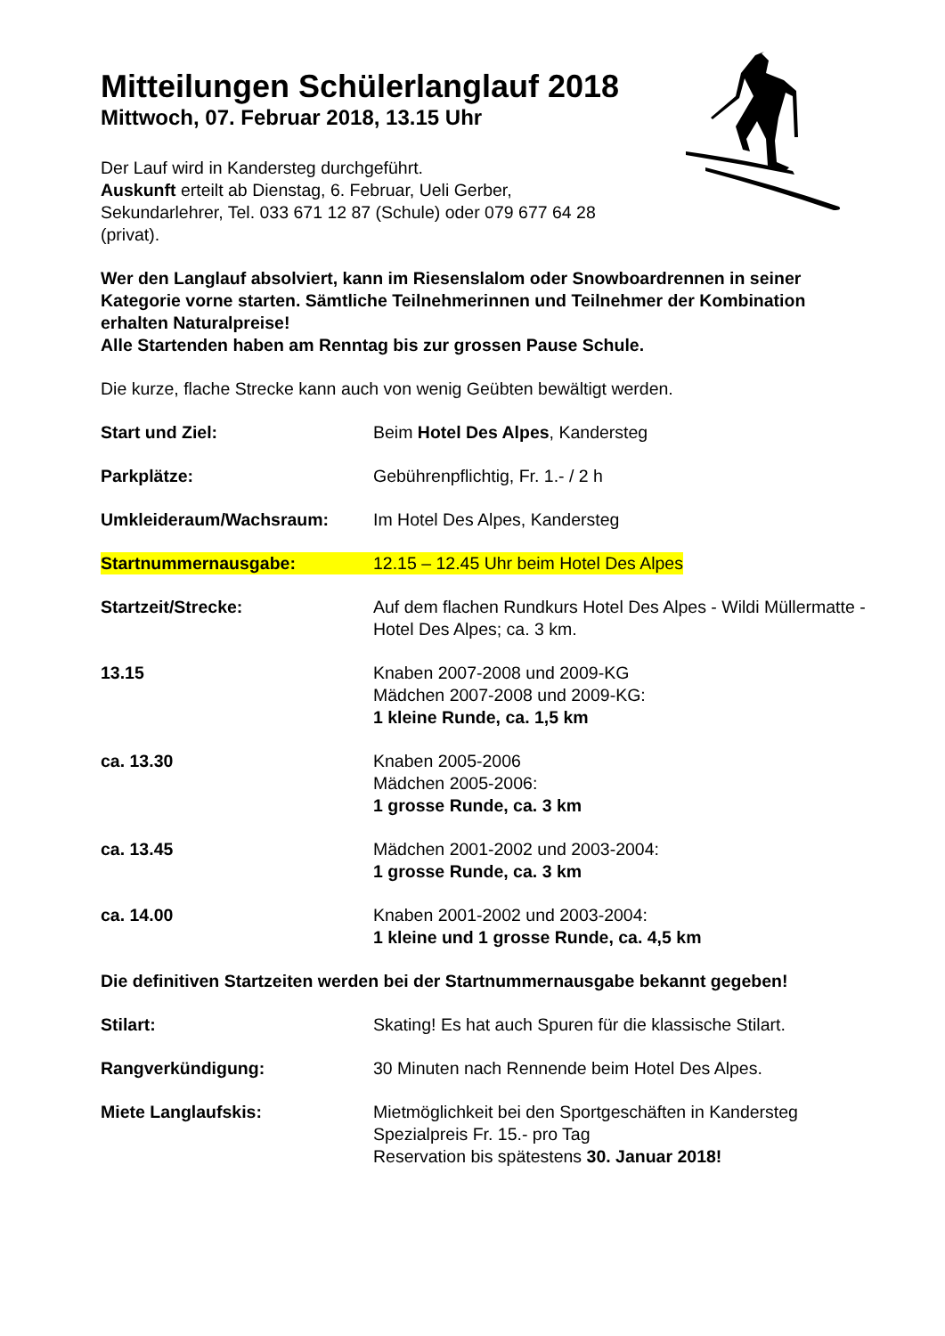Mitteilungen Schülerlanglauf 2018
Mittwoch, 07. Februar 2018, 13.15 Uhr
Der Lauf wird in Kandersteg durchgeführt.
Auskunft erteilt ab Dienstag, 6. Februar, Ueli Gerber,
Sekundarlehrer, Tel. 033 671 12 87 (Schule) oder 079 677 64 28
(privat).
Wer den Langlauf absolviert, kann im Riesenslalom oder Snowboardrennen in seiner Kategorie vorne starten. Sämtliche Teilnehmerinnen und Teilnehmer der Kombination erhalten Naturalpreise!
Alle Startenden haben am Renntag bis zur grossen Pause Schule.
Die kurze, flache Strecke kann auch von wenig Geübten bewältigt werden.
Start und Ziel: Beim Hotel Des Alpes, Kandersteg
Parkplätze: Gebührenpflichtig, Fr. 1.- / 2 h
Umkleideraum/Wachsraum: Im Hotel Des Alpes, Kandersteg
Startnummernausgabe: 12.15 – 12.45 Uhr beim Hotel Des Alpes
Startzeit/Strecke: Auf dem flachen Rundkurs Hotel Des Alpes - Wildi Müllermatte - Hotel Des Alpes; ca. 3 km.
13.15 Knaben 2007-2008 und 2009-KG
Mädchen 2007-2008 und 2009-KG:
1 kleine Runde, ca. 1,5 km
ca. 13.30 Knaben 2005-2006
Mädchen 2005-2006:
1 grosse Runde, ca. 3 km
ca. 13.45 Mädchen 2001-2002 und 2003-2004:
1 grosse Runde, ca. 3 km
ca. 14.00 Knaben 2001-2002 und 2003-2004:
1 kleine und 1 grosse Runde, ca. 4,5 km
Die definitiven Startzeiten werden bei der Startnummernausgabe bekannt gegeben!
Stilart: Skating! Es hat auch Spuren für die klassische Stilart.
Rangverkündigung: 30 Minuten nach Rennende beim Hotel Des Alpes.
Miete Langlaufskis: Mietmöglichkeit bei den Sportgeschäften in Kandersteg
Spezialpreis Fr. 15.- pro Tag
Reservation bis spätestens 30. Januar 2018!